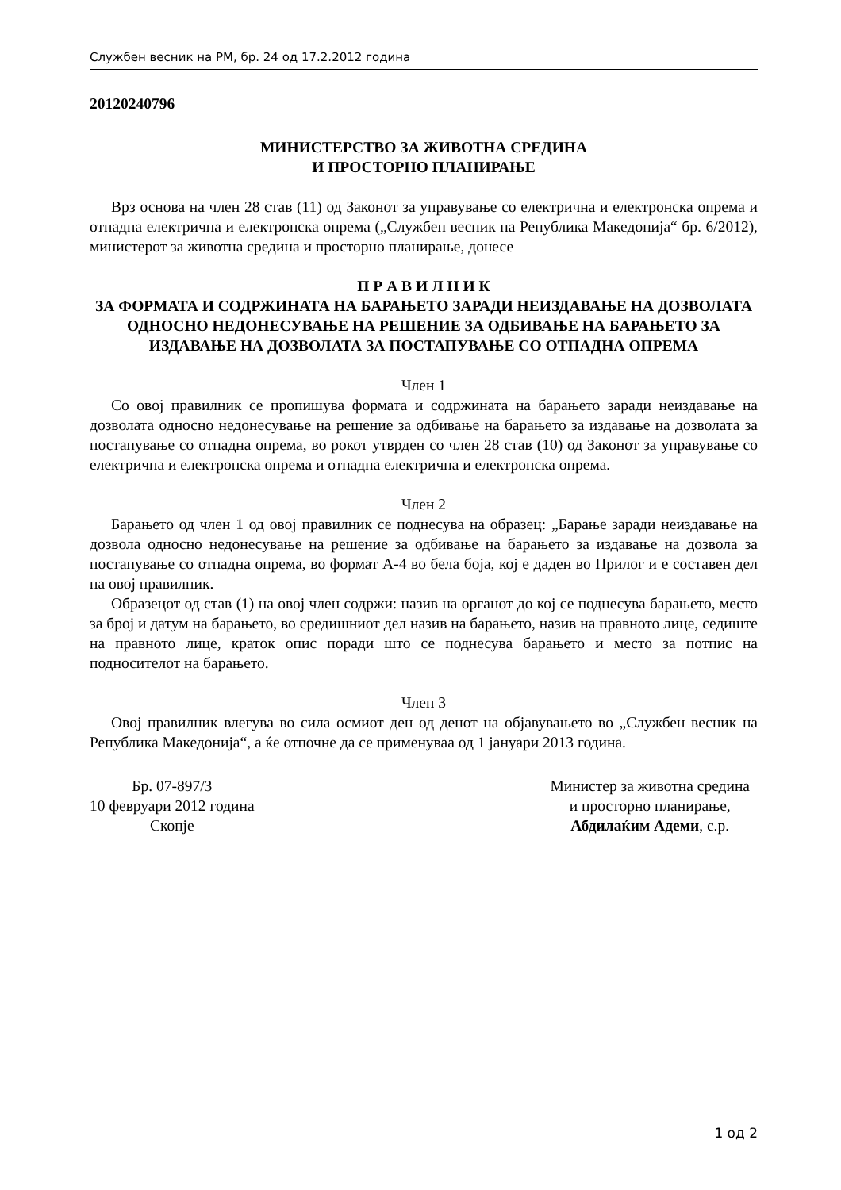Службен весник на РМ, бр. 24 од 17.2.2012 година
20120240796
МИНИСТЕРСТВО ЗА ЖИВОТНА СРЕДИНА
И ПРОСТОРНО ПЛАНИРАЊЕ
Врз основа на член 28 став (11) од Законот за управување со електрична и електронска опрема и отпадна електрична и електронска опрема („Службен весник на Република Македонија“ бр. 6/2012), министерот за животна средина и просторно планирање, донесе
П Р А В И Л Н И К
ЗА ФОРМАТА И СОДРЖИНАТА НА БАРАЊЕТО ЗАРАДИ НЕИЗДАВАЊЕ НА ДОЗВОЛАТА ОДНОСНО НЕДОНЕСУВАЊЕ НА РЕШЕНИЕ ЗА ОДБИВАЊЕ НА БАРАЊЕТО ЗА ИЗДАВАЊЕ НА ДОЗВОЛАТА ЗА ПОСТАПУВАЊЕ СО ОТПАДНА ОПРЕМА
Член 1
Со овој правилник се пропишува формата и содржината на барањето заради неиздавање на дозволата односно недонесување на решение за одбивање на барањето за издавање на дозволата за постапување со отпадна опрема, во рокот утврден со член 28 став (10) од Законот за управување со електрична и електронска опрема и отпадна електрична и електронска опрема.
Член 2
Барањето од член 1 од овој правилник се поднесува на образец: „Барање заради неиздавање на дозвола односно недонесување на решение за одбивање на барањето за издавање на дозвола за постапување со отпадна опрема, во формат А-4 во бела боја, кој е даден во Прилог и е составен дел на овој правилник.
Образецот од став (1) на овој член содржи: назив на органот до кој се поднесува барањето, место за број и датум на барањето, во средишниот дел назив на барањето, назив на правното лице, седиште на правното лице, краток опис поради што се поднесува барањето и место за потпис на подносителот на барањето.
Член 3
Овој правилник влегува во сила осмиот ден од денот на објавувањето во „Службен весник на Република Македонија“, а ќе отпочне да се применуваа од 1 јануари 2013 година.
Бр. 07-897/3
10 февруари 2012 година
Скопје
Министер за животна средина
и просторно планирање,
Абдилаќим Адеми, с.р.
1 од 2